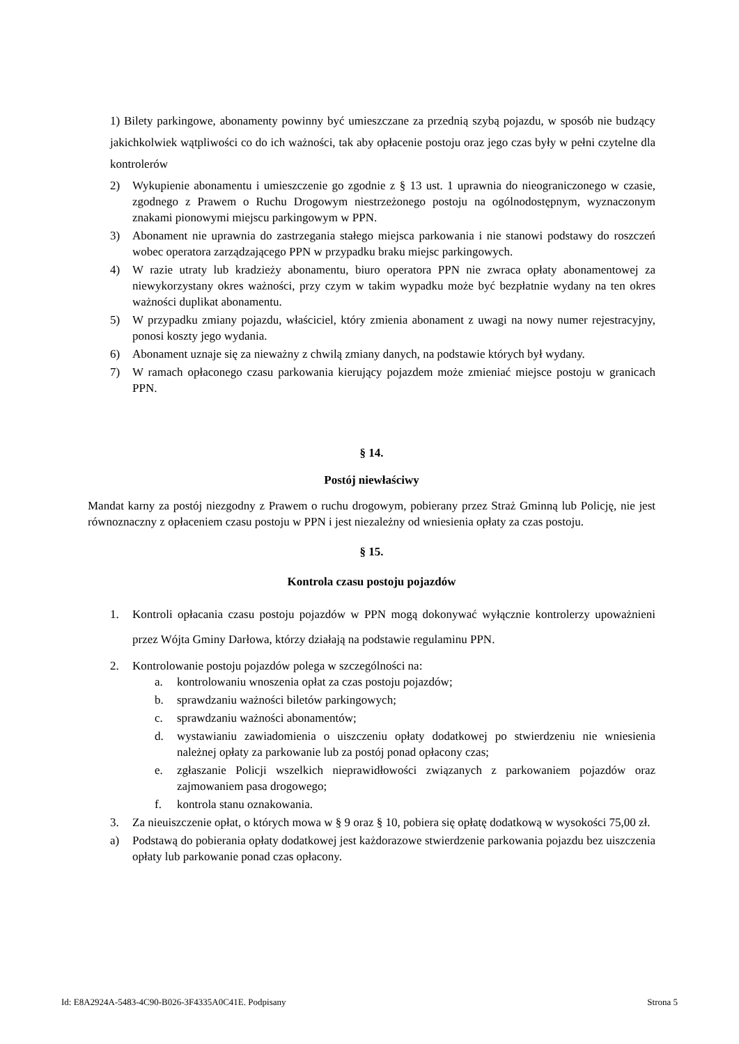1) Bilety parkingowe, abonamenty powinny być umieszczane za przednią szybą pojazdu, w sposób nie budzący jakichkolwiek wątpliwości co do ich ważności, tak aby opłacenie postoju oraz jego czas były w pełni czytelne dla kontrolerów
2) Wykupienie abonamentu i umieszczenie go zgodnie z § 13 ust. 1 uprawnia do nieograniczonego w czasie, zgodnego z Prawem o Ruchu Drogowym niestrzeżonego postoju na ogólnodostępnym, wyznaczonym znakami pionowymi miejscu parkingowym w PPN.
3) Abonament nie uprawnia do zastrzegania stałego miejsca parkowania i nie stanowi podstawy do roszczeń wobec operatora zarządzającego PPN w przypadku braku miejsc parkingowych.
4) W razie utraty lub kradzieży abonamentu, biuro operatora PPN nie zwraca opłaty abonamentowej za niewykorzystany okres ważności, przy czym w takim wypadku może być bezpłatnie wydany na ten okres ważności duplikat abonamentu.
5) W przypadku zmiany pojazdu, właściciel, który zmienia abonament z uwagi na nowy numer rejestracyjny, ponosi koszty jego wydania.
6) Abonament uznaje się za nieważny z chwilą zmiany danych, na podstawie których był wydany.
7) W ramach opłaconego czasu parkowania kierujący pojazdem może zmieniać miejsce postoju w granicach PPN.
§ 14.
Postój niewłaściwy
Mandat karny za postój niezgodny z Prawem o ruchu drogowym, pobierany przez Straż Gminną lub Policję, nie jest równoznaczny z opłaceniem czasu postoju w PPN i jest niezależny od wniesienia opłaty za czas postoju.
§ 15.
Kontrola czasu postoju pojazdów
1. Kontroli opłacania czasu postoju pojazdów w PPN mogą dokonywać wyłącznie kontrolerzy upoważnieni przez Wójta Gminy Darłowa, którzy działają na podstawie regulaminu PPN.
2. Kontrolowanie postoju pojazdów polega w szczególności na:
a. kontrolowaniu wnoszenia opłat za czas postoju pojazdów;
b. sprawdzaniu ważności biletów parkingowych;
c. sprawdzaniu ważności abonamentów;
d. wystawianiu zawiadomienia o uiszczeniu opłaty dodatkowej po stwierdzeniu nie wniesienia należnej opłaty za parkowanie lub za postój ponad opłacony czas;
e. zgłaszanie Policji wszelkich nieprawidłowości związanych z parkowaniem pojazdów oraz zajmowaniem pasa drogowego;
f. kontrola stanu oznakowania.
3. Za nieuiszczenie opłat, o których mowa w § 9 oraz § 10, pobiera się opłatę dodatkową w wysokości 75,00 zł.
a) Podstawą do pobierania opłaty dodatkowej jest każdorazowe stwierdzenie parkowania pojazdu bez uiszczenia opłaty lub parkowanie ponad czas opłacony.
Id: E8A2924A-5483-4C90-B026-3F4335A0C41E. Podpisany Strona 5